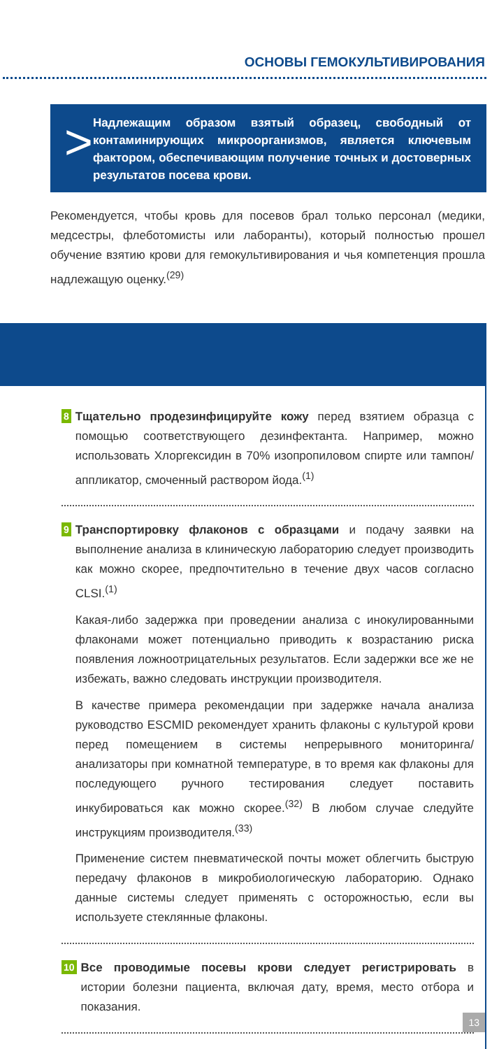ОСНОВЫ ГЕМОКУЛЬТИВИРОВАНИЯ
>
Надлежащим образом взятый образец, свободный от контаминирующих микроорганизмов, является ключевым фактором, обеспечивающим получение точных и достоверных результатов посева крови.
Рекомендуется, чтобы кровь для посевов брал только персонал (медики, медсестры, флеботомисты или лаборанты), который полностью прошел обучение взятию крови для гемокультивирования и чья компетенция прошла надлежащую оценку.<sup>(29)</sup>
8
Тщательно продезинфицируйте кожу перед взятием образца с помощью соответствующего дезинфектанта. Например, можно использовать Хлоргексидин в 70% изопропиловом спирте или тампон/аппликатор, смоченный раствором йода.<sup>(1)</sup>
9
Транспортировку флаконов с образцами и подачу заявки на выполнение анализа в клиническую лабораторию следует производить как можно скорее, предпочтительно в течение двух часов согласно CLSI.<sup>(1)</sup>
Какая-либо задержка при проведении анализа с инокулированными флаконами может потенциально приводить к возрастанию риска появления ложноотрицательных результатов. Если задержки все же не избежать, важно следовать инструкции производителя.
В качестве примера рекомендации при задержке начала анализа руководство ESCMID рекомендует хранить флаконы с культурой крови перед помещением в системы непрерывного мониторинга/анализаторы при комнатной температуре, в то время как флаконы для последующего ручного тестирования следует поставить инкубироваться как можно скорее.<sup>(32)</sup> В любом случае следуйте инструкциям производителя.<sup>(33)</sup>
Применение систем пневматической почты может облегчить быструю передачу флаконов в микробиологическую лабораторию. Однако данные системы следует применять с осторожностью, если вы используете стеклянные флаконы.
10
Все проводимые посевы крови следует регистрировать в истории болезни пациента, включая дату, время, место отбора и показания.
13